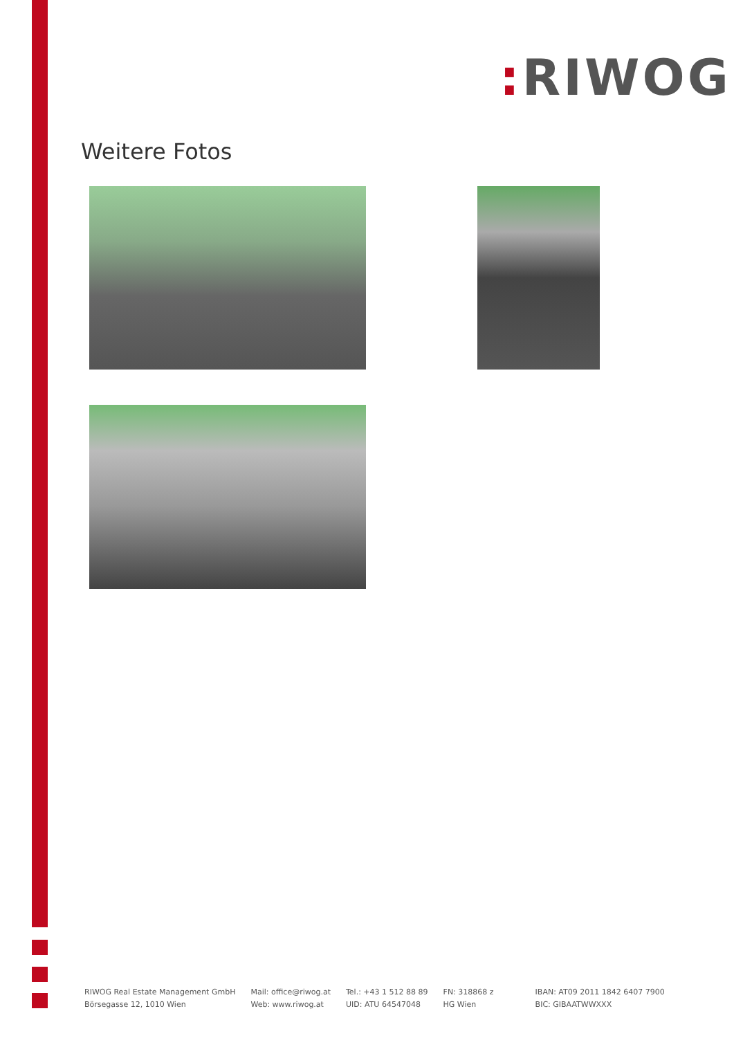: RIWOG
Weitere Fotos
RIWOG Real Estate Management GmbH
Börsegasse 12, 1010 Wien
Mail: office@riwog.at
Web: www.riwog.at
Tel.: +43 1 512 88 89
UID: ATU 64547048
FN: 318868 z
HG Wien
IBAN: AT09 2011 1842 6407 7900
BIC: GIBAATWWXXX